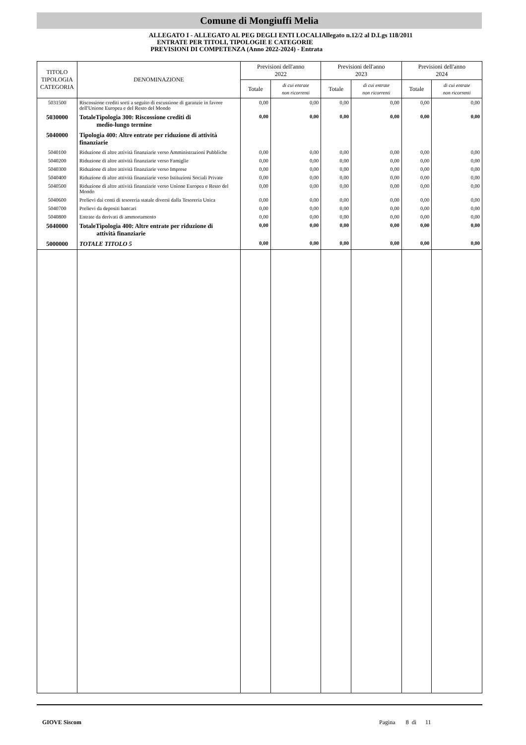Comune di Mongiuffi Melia
ALLEGATO I - ALLEGATO AL PEG DEGLI ENTI LOCALIAllegato n.12/2 al D.Lgs 118/2011
ENTRATE PER TITOLI, TIPOLOGIE E CATEGORIE
PREVISIONI DI COMPETENZA (Anno 2022-2024) - Entrata
| TITOLO TIPOLOGIA CATEGORIA | DENOMINAZIONE | Previsioni dell'anno 2022 | | Previsioni dell'anno 2023 | | Previsioni dell'anno 2024 | |
| --- | --- | --- | --- | --- | --- | --- | --- |
| | | Totale | di cui entrate non ricorrenti | Totale | di cui entrate non ricorrenti | Totale | di cui entrate non ricorrenti |
| 5031500 | Riscossione crediti sorti a seguito di escussione di garanzie in favore dell'Unione Europea e del Resto del Mondo | 0,00 | 0,00 | 0,00 | 0,00 | 0,00 | 0,00 |
| 5030000 | TotaleTipologia 300: Riscossione crediti di medio-lungo termine | 0,00 | 0,00 | 0,00 | 0,00 | 0,00 | 0,00 |
| 5040000 | Tipologia 400: Altre entrate per riduzione di attività finanziarie | | | | | | |
| 5040100 | Riduzione di altre attività finanziarie verso Amministrazioni Pubbliche | 0,00 | 0,00 | 0,00 | 0,00 | 0,00 | 0,00 |
| 5040200 | Riduzione di altre attività finanziarie verso Famiglie | 0,00 | 0,00 | 0,00 | 0,00 | 0,00 | 0,00 |
| 5040300 | Riduzione di altre attività finanziarie verso Imprese | 0,00 | 0,00 | 0,00 | 0,00 | 0,00 | 0,00 |
| 5040400 | Riduzione di altre attività finanziarie verso Istituzioni Sociali Private | 0,00 | 0,00 | 0,00 | 0,00 | 0,00 | 0,00 |
| 5040500 | Riduzione di altre attività finanziarie verso Unione Europea e Resto del Mondo | 0,00 | 0,00 | 0,00 | 0,00 | 0,00 | 0,00 |
| 5040600 | Prelievi dai conti di tesoreria statale diversi dalla Tesoreria Unica | 0,00 | 0,00 | 0,00 | 0,00 | 0,00 | 0,00 |
| 5040700 | Prelievi da depositi bancari | 0,00 | 0,00 | 0,00 | 0,00 | 0,00 | 0,00 |
| 5040800 | Entrate da derivati di ammortamento | 0,00 | 0,00 | 0,00 | 0,00 | 0,00 | 0,00 |
| 5040000 | TotaleTipologia 400: Altre entrate per riduzione di attività finanziarie | 0,00 | 0,00 | 0,00 | 0,00 | 0,00 | 0,00 |
| 5000000 | TOTALE TITOLO 5 | 0,00 | 0,00 | 0,00 | 0,00 | 0,00 | 0,00 |
GIOVE Siscom Pagina 8 di 11